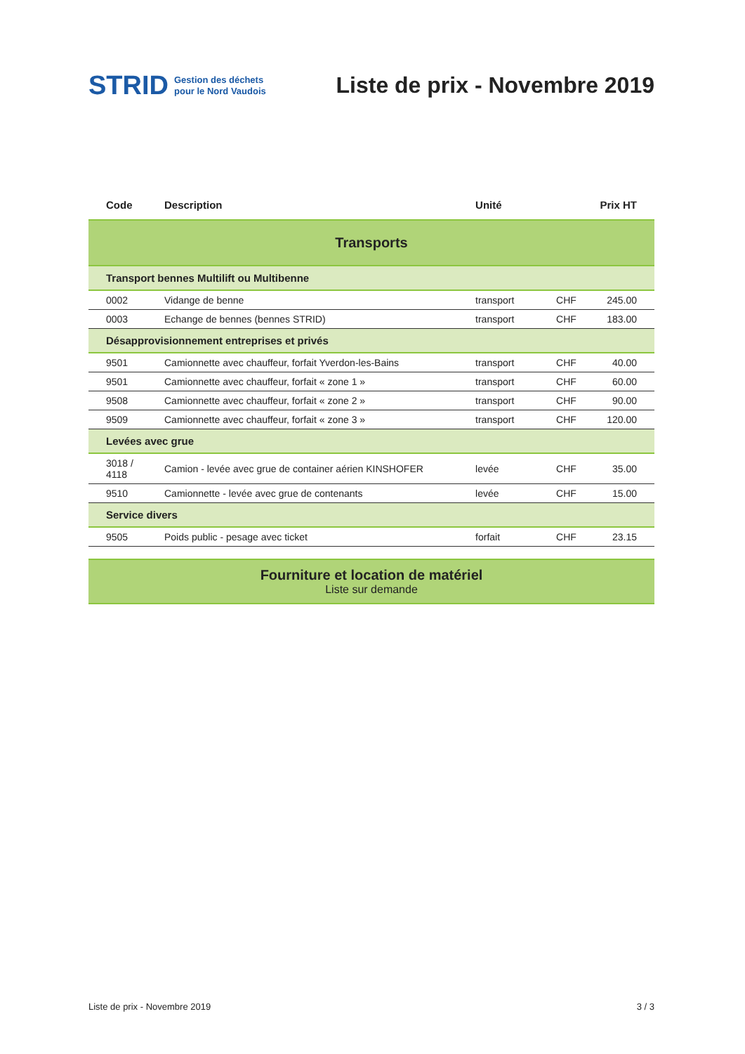STRID
Gestion des déchets
pour le Nord Vaudois
Liste de prix - Novembre 2019
| Code | Description | Unité | Prix HT | |
| --- | --- | --- | --- | --- |
| Transports | | | | |
| Transport bennes Multilift ou Multibenne | | | | |
| 0002 | Vidange de benne | transport | CHF | 245.00 |
| 0003 | Echange de bennes (bennes STRID) | transport | CHF | 183.00 |
| Désapprovisionnement entreprises et privés | | | | |
| 9501 | Camionnette avec chauffeur, forfait Yverdon-les-Bains | transport | CHF | 40.00 |
| 9501 | Camionnette avec chauffeur, forfait « zone 1 » | transport | CHF | 60.00 |
| 9508 | Camionnette avec chauffeur, forfait « zone 2 » | transport | CHF | 90.00 |
| 9509 | Camionnette avec chauffeur, forfait « zone 3 » | transport | CHF | 120.00 |
| Levées avec grue | | | | |
| 3018 / 4118 | Camion - levée avec grue de container aérien KINSHOFER | levée | CHF | 35.00 |
| 9510 | Camionnette - levée avec grue de contenants | levée | CHF | 15.00 |
| Service divers | | | | |
| 9505 | Poids public - pesage avec ticket | forfait | CHF | 23.15 |
Fourniture et location de matériel
Liste sur demande
Liste de prix - Novembre 2019 3 / 3